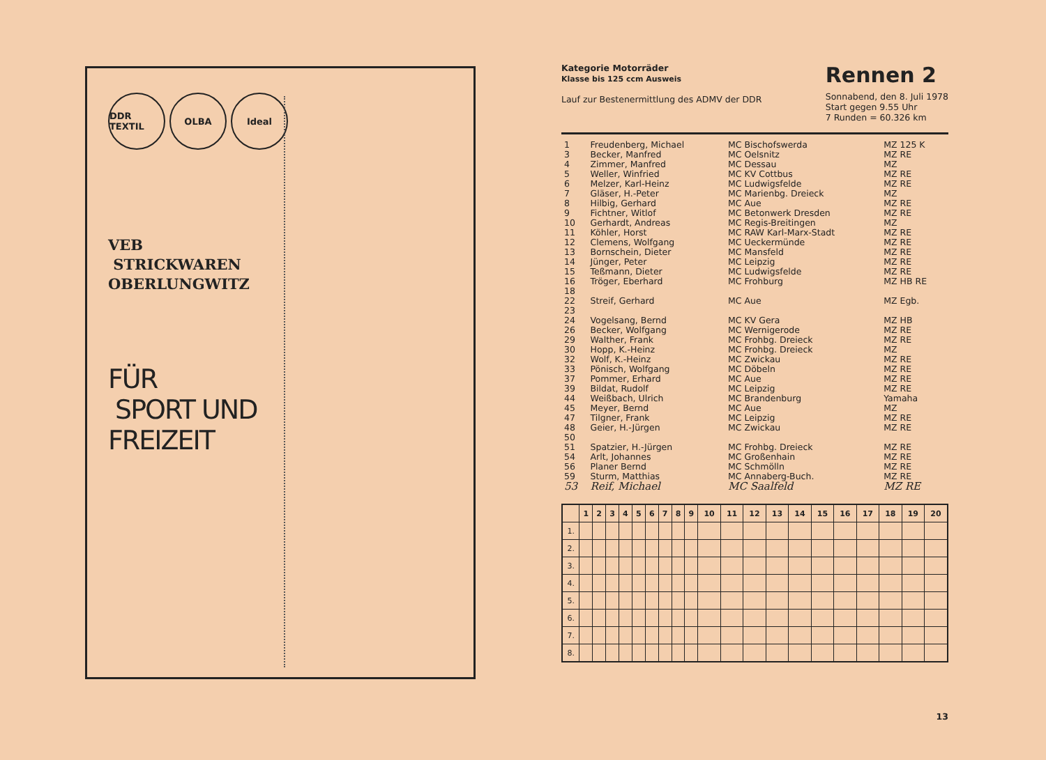DDR TEXTIL OLBA Ideal
VEB
STRICKWAREN
OBERLUNGWITZ
FÜR
SPORT UND
FREIZEIT
Kategorie Motorräder
Klasse bis 125 ccm Ausweis
Lauf zur Bestenermittlung des ADMV der DDR
Rennen 2
Sonnabend, den 8. Juli 1978
Start gegen 9.55 Uhr
7 Runden = 60.326 km
| 1 | Freudenberg, Michael | MC Bischofswerda | MZ 125 K |
| 3 | Becker, Manfred | MC Oelsnitz | MZ RE |
| 4 | Zimmer, Manfred | MC Dessau | MZ |
| 5 | Weller, Winfried | MC KV Cottbus | MZ RE |
| 6 | Melzer, Karl-Heinz | MC Ludwigsfelde | MZ RE |
| 7 | Gläser, H.-Peter | MC Marienbg. Dreieck | MZ |
| 8 | Hilbig, Gerhard | MC Aue | MZ RE |
| 9 | Fichtner, Witlof | MC Betonwerk Dresden | MZ RE |
| 10 | Gerhardt, Andreas | MC Regis-Breitingen | MZ |
| 11 | Köhler, Horst | MC RAW Karl-Marx-Stadt | MZ RE |
| 12 | Clemens, Wolfgang | MC Ueckermünde | MZ RE |
| 13 | Bornschein, Dieter | MC Mansfeld | MZ RE |
| 14 | Jünger, Peter | MC Leipzig | MZ RE |
| 15 | Teßmann, Dieter | MC Ludwigsfelde | MZ RE |
| 16 | Tröger, Eberhard | MC Frohburg | MZ HB RE |
| 18 | | | |
| 22 | Streif, Gerhard | MC Aue | MZ Egb. |
| 23 | | | |
| 24 | Vogelsang, Bernd | MC KV Gera | MZ HB |
| 26 | Becker, Wolfgang | MC Wernigerode | MZ RE |
| 29 | Walther, Frank | MC Frohbg. Dreieck | MZ RE |
| 30 | Hopp, K.-Heinz | MC Frohbg. Dreieck | MZ |
| 32 | Wolf, K.-Heinz | MC Zwickau | MZ RE |
| 33 | Pönisch, Wolfgang | MC Döbeln | MZ RE |
| 37 | Pommer, Erhard | MC Aue | MZ RE |
| 39 | Bildat, Rudolf | MC Leipzig | MZ RE |
| 44 | Weißbach, Ulrich | MC Brandenburg | Yamaha |
| 45 | Meyer, Bernd | MC Aue | MZ |
| 47 | Tilgner, Frank | MC Leipzig | MZ RE |
| 48 | Geier, H.-Jürgen | MC Zwickau | MZ RE |
| 50 | | | |
| 51 | Spatzier, H.-Jürgen | MC Frohbg. Dreieck | MZ RE |
| 54 | Arlt, Johannes | MC Großenhain | MZ RE |
| 56 | Planer Bernd | MC Schmölln | MZ RE |
| 59 | Sturm, Matthias | MC Annaberg-Buch. | MZ RE |
| 53 | Reif, Michael | MC Saalfeld | MZ RE |
| | 1 | 2 | 3 | 4 | 5 | 6 | 7 | 8 | 9 | 10 | 11 | 12 | 13 | 14 | 15 | 16 | 17 | 18 | 19 | 20 |
| --- | --- | --- | --- | --- | --- | --- | --- | --- | --- | --- | --- | --- | --- | --- | --- | --- | --- | --- | --- | --- |
| 1. | | | | | | | | | | | | | | | | | | | | |
| 2. | | | | | | | | | | | | | | | | | | | | |
| 3. | | | | | | | | | | | | | | | | | | | | |
| 4. | | | | | | | | | | | | | | | | | | | | |
| 5. | | | | | | | | | | | | | | | | | | | | |
| 6. | | | | | | | | | | | | | | | | | | | | |
| 7. | | | | | | | | | | | | | | | | | | | | |
| 8. | | | | | | | | | | | | | | | | | | | | |
13